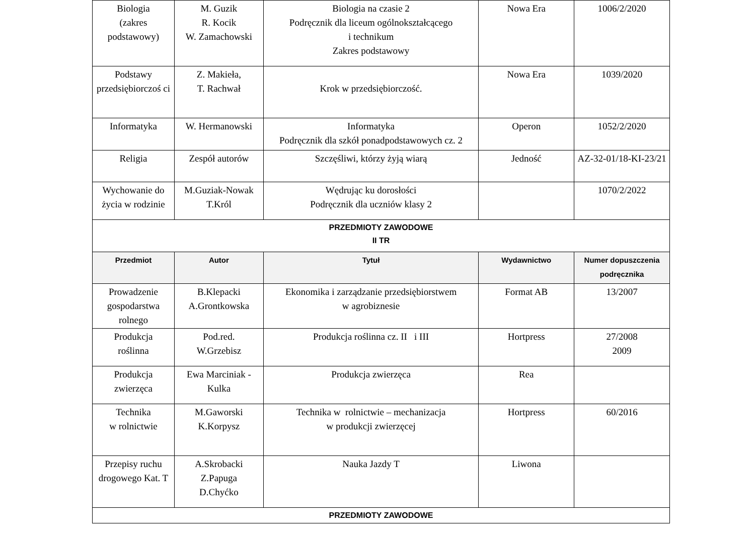| Biologia (zakres podstawowy) | M. Guzik R. Kocik W. Zamachowski | Biologia na czasie 2 Podręcznik dla liceum ogólnokształcącego i technikum Zakres podstawowy | Nowa Era | 1006/2/2020 |
| Podstawy przedsiębiorczoś ci | Z. Makieła, T. Rachwał | Krok w przedsiębiorczość. | Nowa Era | 1039/2020 |
| Informatyka | W. Hermanowski | Informatyka Podręcznik dla szkół ponadpodstawowych cz. 2 | Operon | 1052/2/2020 |
| Religia | Zespół autorów | Szczęśliwi, którzy żyją wiarą | Jedność | AZ-32-01/18-KI-23/21 |
| Wychowanie do życia w rodzinie | M.Guziak-Nowak T.Król | Wędrując ku dorosłości Podręcznik dla uczniów klasy 2 | | 1070/2/2022 |
| PRZEDMIOTY ZAWODOWE II TR | | | | |
| Przedmiot | Autor | Tytuł | Wydawnictwo | Numer dopuszczenia podręcznika |
| Prowadzenie gospodarstwa rolnego | B.Klepacki A.Grontkowska | Ekonomika i zarządzanie przedsiębiorstwem w agrobiznesie | Format AB | 13/2007 |
| Produkcja roślinna | Pod.red. W.Grzebisz | Produkcja roślinna cz. II i III | Hortpress | 27/2008 2009 |
| Produkcja zwierzęca | Ewa Marciniak - Kulka | Produkcja zwierzęca | Rea | |
| Technika w rolnictwie | M.Gaworski K.Korpysz | Technika w rolnictwie – mechanizacja w produkcji zwierzęcej | Hortpress | 60/2016 |
| Przepisy ruchu drogowego Kat. T | A.Skrobacki Z.Papuga D.Chyćko | Nauka Jazdy T | Liwona | |
| PRZEDMIOTY ZAWODOWE | | | | |